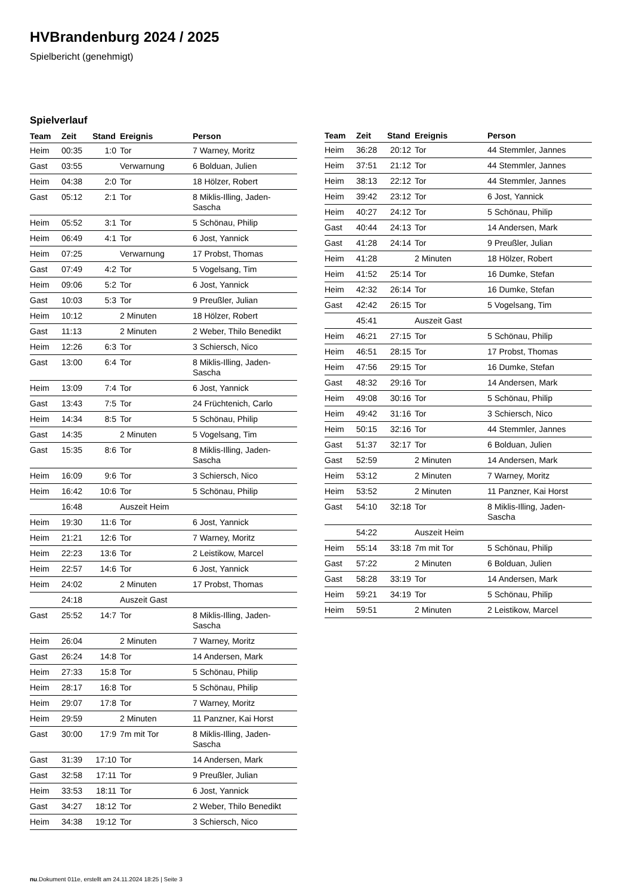HVBrandenburg 2024 / 2025
Spielbericht (genehmigt)
Spielverlauf
| Team | Zeit | Stand | Ereignis | Person |
| --- | --- | --- | --- | --- |
| Heim | 00:35 | 1:0 | Tor | 7 Warney, Moritz |
| Gast | 03:55 | | Verwarnung | 6 Bolduan, Julien |
| Heim | 04:38 | 2:0 | Tor | 18 Hölzer, Robert |
| Gast | 05:12 | 2:1 | Tor | 8 Miklis-Illing, Jaden-Sascha |
| Heim | 05:52 | 3:1 | Tor | 5 Schönau, Philip |
| Heim | 06:49 | 4:1 | Tor | 6 Jost, Yannick |
| Heim | 07:25 | | Verwarnung | 17 Probst, Thomas |
| Gast | 07:49 | 4:2 | Tor | 5 Vogelsang, Tim |
| Heim | 09:06 | 5:2 | Tor | 6 Jost, Yannick |
| Gast | 10:03 | 5:3 | Tor | 9 Preußler, Julian |
| Heim | 10:12 | | 2 Minuten | 18 Hölzer, Robert |
| Gast | 11:13 | | 2 Minuten | 2 Weber, Thilo Benedikt |
| Heim | 12:26 | 6:3 | Tor | 3 Schiersch, Nico |
| Gast | 13:00 | 6:4 | Tor | 8 Miklis-Illing, Jaden-Sascha |
| Heim | 13:09 | 7:4 | Tor | 6 Jost, Yannick |
| Gast | 13:43 | 7:5 | Tor | 24 Früchtenich, Carlo |
| Heim | 14:34 | 8:5 | Tor | 5 Schönau, Philip |
| Gast | 14:35 | | 2 Minuten | 5 Vogelsang, Tim |
| Gast | 15:35 | 8:6 | Tor | 8 Miklis-Illing, Jaden-Sascha |
| Heim | 16:09 | 9:6 | Tor | 3 Schiersch, Nico |
| Heim | 16:42 | 10:6 | Tor | 5 Schönau, Philip |
| | 16:48 | | Auszeit Heim | |
| Heim | 19:30 | 11:6 | Tor | 6 Jost, Yannick |
| Heim | 21:21 | 12:6 | Tor | 7 Warney, Moritz |
| Heim | 22:23 | 13:6 | Tor | 2 Leistikow, Marcel |
| Heim | 22:57 | 14:6 | Tor | 6 Jost, Yannick |
| Heim | 24:02 | | 2 Minuten | 17 Probst, Thomas |
| | 24:18 | | Auszeit Gast | |
| Gast | 25:52 | 14:7 | Tor | 8 Miklis-Illing, Jaden-Sascha |
| Heim | 26:04 | | 2 Minuten | 7 Warney, Moritz |
| Gast | 26:24 | 14:8 | Tor | 14 Andersen, Mark |
| Heim | 27:33 | 15:8 | Tor | 5 Schönau, Philip |
| Heim | 28:17 | 16:8 | Tor | 5 Schönau, Philip |
| Heim | 29:07 | 17:8 | Tor | 7 Warney, Moritz |
| Heim | 29:59 | | 2 Minuten | 11 Panzner, Kai Horst |
| Gast | 30:00 | 17:9 | 7m mit Tor | 8 Miklis-Illing, Jaden-Sascha |
| Gast | 31:39 | 17:10 | Tor | 14 Andersen, Mark |
| Gast | 32:58 | 17:11 | Tor | 9 Preußler, Julian |
| Heim | 33:53 | 18:11 | Tor | 6 Jost, Yannick |
| Gast | 34:27 | 18:12 | Tor | 2 Weber, Thilo Benedikt |
| Heim | 34:38 | 19:12 | Tor | 3 Schiersch, Nico |
| Team | Zeit | Stand | Ereignis | Person |
| --- | --- | --- | --- | --- |
| Heim | 36:28 | 20:12 | Tor | 44 Stemmler, Jannes |
| Heim | 37:51 | 21:12 | Tor | 44 Stemmler, Jannes |
| Heim | 38:13 | 22:12 | Tor | 44 Stemmler, Jannes |
| Heim | 39:42 | 23:12 | Tor | 6 Jost, Yannick |
| Heim | 40:27 | 24:12 | Tor | 5 Schönau, Philip |
| Gast | 40:44 | 24:13 | Tor | 14 Andersen, Mark |
| Gast | 41:28 | 24:14 | Tor | 9 Preußler, Julian |
| Heim | 41:28 | | 2 Minuten | 18 Hölzer, Robert |
| Heim | 41:52 | 25:14 | Tor | 16 Dumke, Stefan |
| Heim | 42:32 | 26:14 | Tor | 16 Dumke, Stefan |
| Gast | 42:42 | 26:15 | Tor | 5 Vogelsang, Tim |
| | 45:41 | | Auszeit Gast | |
| Heim | 46:21 | 27:15 | Tor | 5 Schönau, Philip |
| Heim | 46:51 | 28:15 | Tor | 17 Probst, Thomas |
| Heim | 47:56 | 29:15 | Tor | 16 Dumke, Stefan |
| Gast | 48:32 | 29:16 | Tor | 14 Andersen, Mark |
| Heim | 49:08 | 30:16 | Tor | 5 Schönau, Philip |
| Heim | 49:42 | 31:16 | Tor | 3 Schiersch, Nico |
| Heim | 50:15 | 32:16 | Tor | 44 Stemmler, Jannes |
| Gast | 51:37 | 32:17 | Tor | 6 Bolduan, Julien |
| Gast | 52:59 | | 2 Minuten | 14 Andersen, Mark |
| Heim | 53:12 | | 2 Minuten | 7 Warney, Moritz |
| Heim | 53:52 | | 2 Minuten | 11 Panzner, Kai Horst |
| Gast | 54:10 | 32:18 | Tor | 8 Miklis-Illing, Jaden-Sascha |
| | 54:22 | | Auszeit Heim | |
| Heim | 55:14 | 33:18 | 7m mit Tor | 5 Schönau, Philip |
| Gast | 57:22 | | 2 Minuten | 6 Bolduan, Julien |
| Gast | 58:28 | 33:19 | Tor | 14 Andersen, Mark |
| Heim | 59:21 | 34:19 | Tor | 5 Schönau, Philip |
| Heim | 59:51 | | 2 Minuten | 2 Leistikow, Marcel |
nu.Dokument 011e, erstellt am 24.11.2024 18:25 | Seite 3